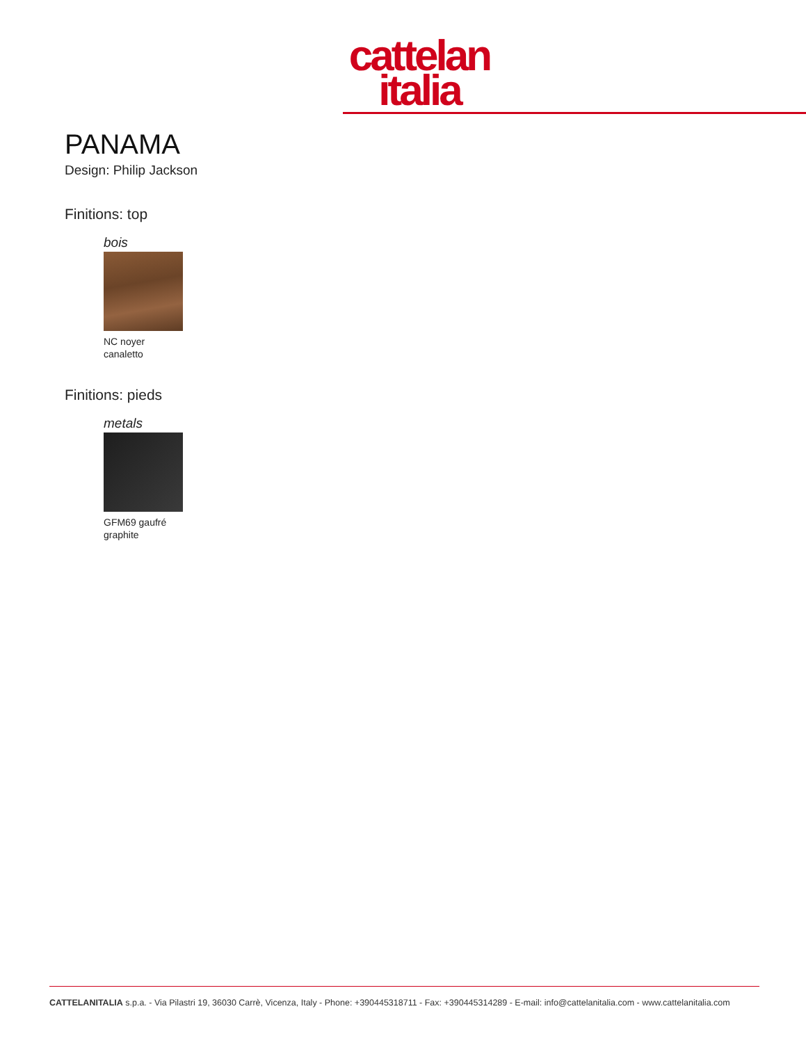cattelan
italia
PANAMA
Design: Philip Jackson
Finitions: top
bois
NC noyer
canaletto
Finitions: pieds
metals
GFM69 gaufré
graphite
CATTELANITALIA s.p.a. - Via Pilastri 19, 36030 Carrè, Vicenza, Italy - Phone: +390445318711 - Fax: +390445314289 - E-mail: info@cattelanitalia.com - www.cattelanitalia.com